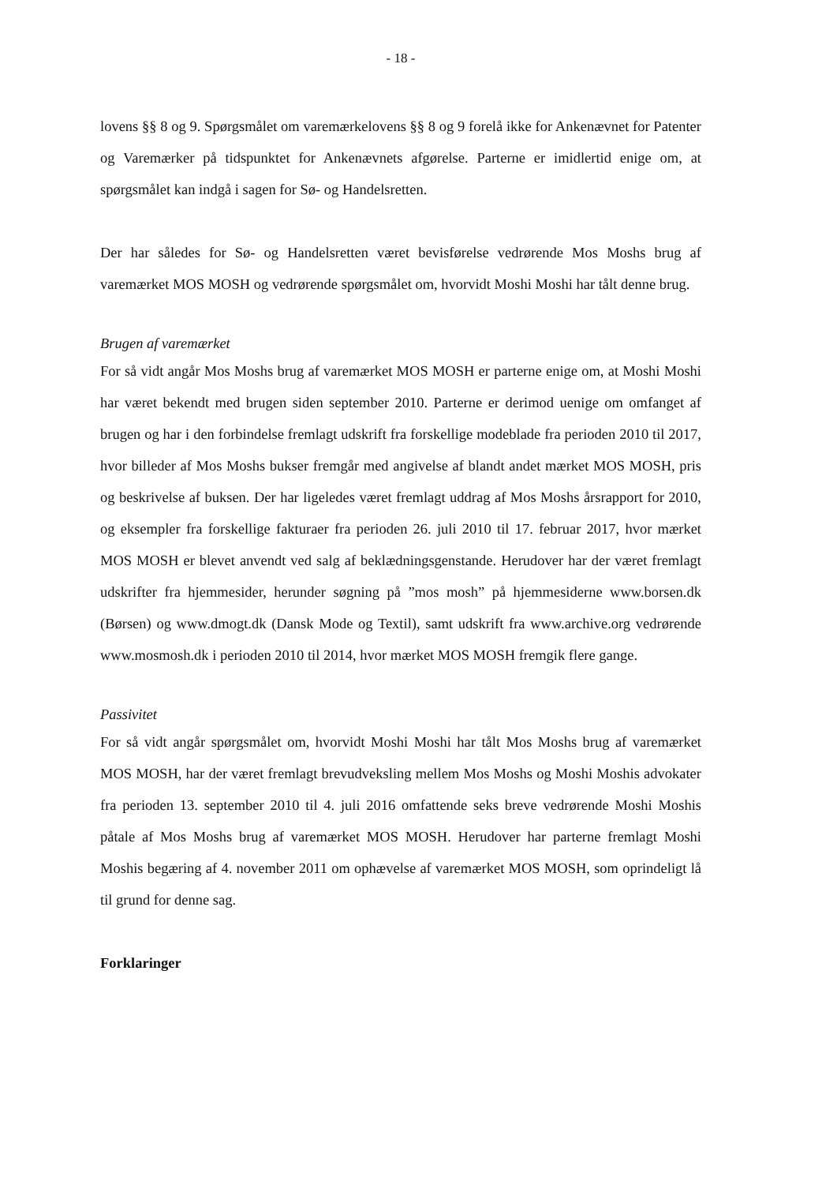- 18 -
lovens §§ 8 og 9. Spørgsmålet om varemærkelovens §§ 8 og 9 forelå ikke for Ankenævnet for Patenter og Varemærker på tidspunktet for Ankenævnets afgørelse. Parterne er imidlertid enige om, at spørgsmålet kan indgå i sagen for Sø- og Handelsretten.
Der har således for Sø- og Handelsretten været bevisførelse vedrørende Mos Moshs brug af varemærket MOS MOSH og vedrørende spørgsmålet om, hvorvidt Moshi Moshi har tålt denne brug.
Brugen af varemærket
For så vidt angår Mos Moshs brug af varemærket MOS MOSH er parterne enige om, at Moshi Moshi har været bekendt med brugen siden september 2010. Parterne er derimod uenige om omfanget af brugen og har i den forbindelse fremlagt udskrift fra forskellige modeblade fra perioden 2010 til 2017, hvor billeder af Mos Moshs bukser fremgår med angivelse af blandt andet mærket MOS MOSH, pris og beskrivelse af buksen. Der har ligeledes været fremlagt uddrag af Mos Moshs årsrapport for 2010, og eksempler fra forskellige fakturaer fra perioden 26. juli 2010 til 17. februar 2017, hvor mærket MOS MOSH er blevet anvendt ved salg af beklædningsgenstande. Herudover har der været fremlagt udskrifter fra hjemmesider, herunder søgning på ”mos mosh” på hjemmesiderne www.borsen.dk (Børsen) og www.dmogt.dk (Dansk Mode og Textil), samt udskrift fra www.archive.org vedrørende www.mosmosh.dk i perioden 2010 til 2014, hvor mærket MOS MOSH fremgik flere gange.
Passivitet
For så vidt angår spørgsmålet om, hvorvidt Moshi Moshi har tålt Mos Moshs brug af varemærket MOS MOSH, har der været fremlagt brevudveksling mellem Mos Moshs og Moshi Moshis advokater fra perioden 13. september 2010 til 4. juli 2016 omfattende seks breve vedrørende Moshi Moshis påtale af Mos Moshs brug af varemærket MOS MOSH. Herudover har parterne fremlagt Moshi Moshis begæring af 4. november 2011 om ophævelse af varemærket MOS MOSH, som oprindeligt lå til grund for denne sag.
Forklaringer